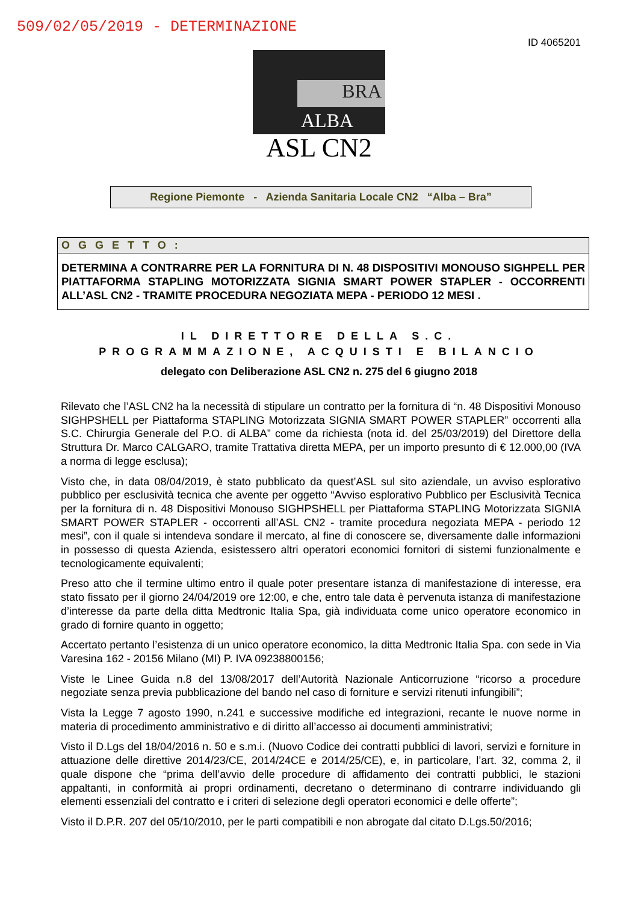509/02/05/2019 - DETERMINAZIONE
ID 4065201
BRA
ALBA
ASL CN2
Regione Piemonte - Azienda Sanitaria Locale CN2 “Alba – Bra”
OGGETTO:
DETERMINA A CONTRARRE PER LA FORNITURA DI N. 48 DISPOSITIVI MONOUSO SIGHPELL PER PIATTAFORMA STAPLING MOTORIZZATA SIGNIA SMART POWER STAPLER - OCCORRENTI ALL’ASL CN2 - TRAMITE PROCEDURA NEGOZIATA MEPA - PERIODO 12 MESI .
IL DIRETTORE DELLA S.C.
PROGRAMMAZIONE, ACQUISTI E BILANCIO
delegato con Deliberazione ASL CN2 n. 275 del 6 giugno 2018
Rilevato che l’ASL CN2 ha la necessità di stipulare un contratto per la fornitura di “n. 48 Dispositivi Monouso SIGHPSHELL per Piattaforma STAPLING Motorizzata SIGNIA SMART POWER STAPLER” occorrenti alla S.C. Chirurgia Generale del P.O. di ALBA” come da richiesta (nota id. del 25/03/2019) del Direttore della Struttura Dr. Marco CALGARO, tramite Trattativa diretta MEPA, per un importo presunto di € 12.000,00 (IVA a norma di legge esclusa);
Visto che, in data 08/04/2019, è stato pubblicato da quest’ASL sul sito aziendale, un avviso esplorativo pubblico per esclusività tecnica che avente per oggetto “Avviso esplorativo Pubblico per Esclusività Tecnica per la fornitura di n. 48 Dispositivi Monouso SIGHPSHELL per Piattaforma STAPLING Motorizzata SIGNIA SMART POWER STAPLER - occorrenti all’ASL CN2 - tramite procedura negoziata MEPA - periodo 12 mesi”, con il quale si intendeva sondare il mercato, al fine di conoscere se, diversamente dalle informazioni in possesso di questa Azienda, esistessero altri operatori economici fornitori di sistemi funzionalmente e tecnologicamente equivalenti;
Preso atto che il termine ultimo entro il quale poter presentare istanza di manifestazione di interesse, era stato fissato per il giorno 24/04/2019 ore 12:00, e che, entro tale data è pervenuta istanza di manifestazione d’interesse da parte della ditta Medtronic Italia Spa, già individuata come unico operatore economico in grado di fornire quanto in oggetto;
Accertato pertanto l’esistenza di un unico operatore economico, la ditta Medtronic Italia Spa. con sede in Via Varesina 162 - 20156 Milano (MI) P. IVA 09238800156;
Viste le Linee Guida n.8 del 13/08/2017 dell’Autorità Nazionale Anticorruzione “ricorso a procedure negoziate senza previa pubblicazione del bando nel caso di forniture e servizi ritenuti infungibili”;
Vista la Legge 7 agosto 1990, n.241 e successive modifiche ed integrazioni, recante le nuove norme in materia di procedimento amministrativo e di diritto all’accesso ai documenti amministrativi;
Visto il D.Lgs del 18/04/2016 n. 50 e s.m.i. (Nuovo Codice dei contratti pubblici di lavori, servizi e forniture in attuazione delle direttive 2014/23/CE, 2014/24CE e 2014/25/CE), e, in particolare, l’art. 32, comma 2, il quale dispone che “prima dell’avvio delle procedure di affidamento dei contratti pubblici, le stazioni appaltanti, in conformità ai propri ordinamenti, decretano o determinano di contrarre individuando gli elementi essenziali del contratto e i criteri di selezione degli operatori economici e delle offerte”;
Visto il D.P.R. 207 del 05/10/2010, per le parti compatibili e non abrogate dal citato D.Lgs.50/2016;